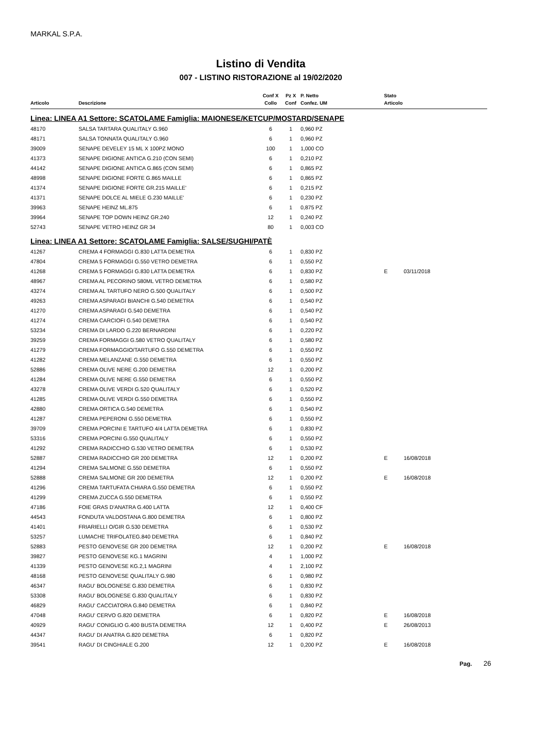MARKAL S.P.A.
Listino di Vendita
007 - LISTINO RISTORAZIONE al 19/02/2020
| | | Conf X | Pz X | P. Netto | Stato | |
| --- | --- | --- | --- | --- | --- | --- |
| Articolo | Descrizione | Collo | Conf | Confez. UM | Articolo | |
| Linea: LINEA A1 Settore: SCATOLAME Famiglia: MAIONESE/KETCUP/MOSTARD/SENAPE | | | | | | |
| 48170 | SALSA TARTARA QUALITALY G.960 | 6 | 1 | 0,960 PZ | | |
| 48171 | SALSA TONNATA QUALITALY G.960 | 6 | 1 | 0,960 PZ | | |
| 39009 | SENAPE DEVELEY 15 ML X 100PZ MONO | 100 | 1 | 1,000 CO | | |
| 41373 | SENAPE DIGIONE ANTICA G.210 (CON SEMI) | 6 | 1 | 0,210 PZ | | |
| 44142 | SENAPE DIGIONE ANTICA G.865 (CON SEMI) | 6 | 1 | 0,865 PZ | | |
| 48998 | SENAPE DIGIONE FORTE G.865 MAILLE | 6 | 1 | 0,865 PZ | | |
| 41374 | SENAPE DIGIONE FORTE GR.215 MAILLE' | 6 | 1 | 0,215 PZ | | |
| 41371 | SENAPE DOLCE AL MIELE G.230 MAILLE' | 6 | 1 | 0,230 PZ | | |
| 39963 | SENAPE HEINZ ML.875 | 6 | 1 | 0,875 PZ | | |
| 39964 | SENAPE TOP DOWN HEINZ GR.240 | 12 | 1 | 0,240 PZ | | |
| 52743 | SENAPE VETRO HEINZ GR 34 | 80 | 1 | 0,003 CO | | |
| Linea: LINEA A1 Settore: SCATOLAME Famiglia: SALSE/SUGHI/PATÈ | | | | | | |
| 41267 | CREMA 4 FORMAGGI G.830 LATTA DEMETRA | 6 | 1 | 0,830 PZ | | |
| 47804 | CREMA 5 FORMAGGI G.550 VETRO DEMETRA | 6 | 1 | 0,550 PZ | | |
| 41268 | CREMA 5 FORMAGGI G.830 LATTA DEMETRA | 6 | 1 | 0,830 PZ | E | 03/11/2018 |
| 48967 | CREMA AL PECORINO 580ML VETRO DEMETRA | 6 | 1 | 0,580 PZ | | |
| 43274 | CREMA AL TARTUFO NERO G.500 QUALITALY | 6 | 1 | 0,500 PZ | | |
| 49263 | CREMA ASPARAGI BIANCHI G.540 DEMETRA | 6 | 1 | 0,540 PZ | | |
| 41270 | CREMA ASPARAGI G.540 DEMETRA | 6 | 1 | 0,540 PZ | | |
| 41274 | CREMA CARCIOFI G.540 DEMETRA | 6 | 1 | 0,540 PZ | | |
| 53234 | CREMA DI LARDO G.220 BERNARDINI | 6 | 1 | 0,220 PZ | | |
| 39259 | CREMA FORMAGGI G.580 VETRO QUALITALY | 6 | 1 | 0,580 PZ | | |
| 41279 | CREMA FORMAGGIO/TARTUFO G.550 DEMETRA | 6 | 1 | 0,550 PZ | | |
| 41282 | CREMA MELANZANE G.550 DEMETRA | 6 | 1 | 0,550 PZ | | |
| 52886 | CREMA OLIVE NERE G.200 DEMETRA | 12 | 1 | 0,200 PZ | | |
| 41284 | CREMA OLIVE NERE G.550 DEMETRA | 6 | 1 | 0,550 PZ | | |
| 43278 | CREMA OLIVE VERDI G.520 QUALITALY | 6 | 1 | 0,520 PZ | | |
| 41285 | CREMA OLIVE VERDI G.550 DEMETRA | 6 | 1 | 0,550 PZ | | |
| 42880 | CREMA ORTICA G.540 DEMETRA | 6 | 1 | 0,540 PZ | | |
| 41287 | CREMA PEPERONI G.550 DEMETRA | 6 | 1 | 0,550 PZ | | |
| 39709 | CREMA PORCINI E TARTUFO 4/4 LATTA DEMETRA | 6 | 1 | 0,830 PZ | | |
| 53316 | CREMA PORCINI G.550 QUALITALY | 6 | 1 | 0,550 PZ | | |
| 41292 | CREMA RADICCHIO G.530 VETRO DEMETRA | 6 | 1 | 0,530 PZ | | |
| 52887 | CREMA RADICCHIO GR 200 DEMETRA | 12 | 1 | 0,200 PZ | E | 16/08/2018 |
| 41294 | CREMA SALMONE G.550 DEMETRA | 6 | 1 | 0,550 PZ | | |
| 52888 | CREMA SALMONE GR 200 DEMETRA | 12 | 1 | 0,200 PZ | E | 16/08/2018 |
| 41296 | CREMA TARTUFATA CHIARA G.550 DEMETRA | 6 | 1 | 0,550 PZ | | |
| 41299 | CREMA ZUCCA G.550 DEMETRA | 6 | 1 | 0,550 PZ | | |
| 47186 | FOIE GRAS D'ANATRA G.400 LATTA | 12 | 1 | 0,400 CF | | |
| 44543 | FONDUTA VALDOSTANA G.800 DEMETRA | 6 | 1 | 0,800 PZ | | |
| 41401 | FRIARIELLI O/GIR G.530 DEMETRA | 6 | 1 | 0,530 PZ | | |
| 53257 | LUMACHE TRIFOLATEG.840 DEMETRA | 6 | 1 | 0,840 PZ | | |
| 52883 | PESTO GENOVESE GR 200 DEMETRA | 12 | 1 | 0,200 PZ | E | 16/08/2018 |
| 39827 | PESTO GENOVESE KG.1 MAGRINI | 4 | 1 | 1,000 PZ | | |
| 41339 | PESTO GENOVESE KG.2,1 MAGRINI | 4 | 1 | 2,100 PZ | | |
| 48168 | PESTO GENOVESE QUALITALY G.980 | 6 | 1 | 0,980 PZ | | |
| 46347 | RAGU' BOLOGNESE G.830 DEMETRA | 6 | 1 | 0,830 PZ | | |
| 53308 | RAGU' BOLOGNESE G.830 QUALITALY | 6 | 1 | 0,830 PZ | | |
| 46829 | RAGU' CACCIATORA G.840 DEMETRA | 6 | 1 | 0,840 PZ | | |
| 47048 | RAGU' CERVO G.820 DEMETRA | 6 | 1 | 0,820 PZ | E | 16/08/2018 |
| 40929 | RAGU' CONIGLIO G.400 BUSTA DEMETRA | 12 | 1 | 0,400 PZ | E | 26/08/2013 |
| 44347 | RAGU' DI ANATRA G.820 DEMETRA | 6 | 1 | 0,820 PZ | | |
| 39541 | RAGU' DI CINGHIALE G.200 | 12 | 1 | 0,200 PZ | E | 16/08/2018 |
Pag. 26